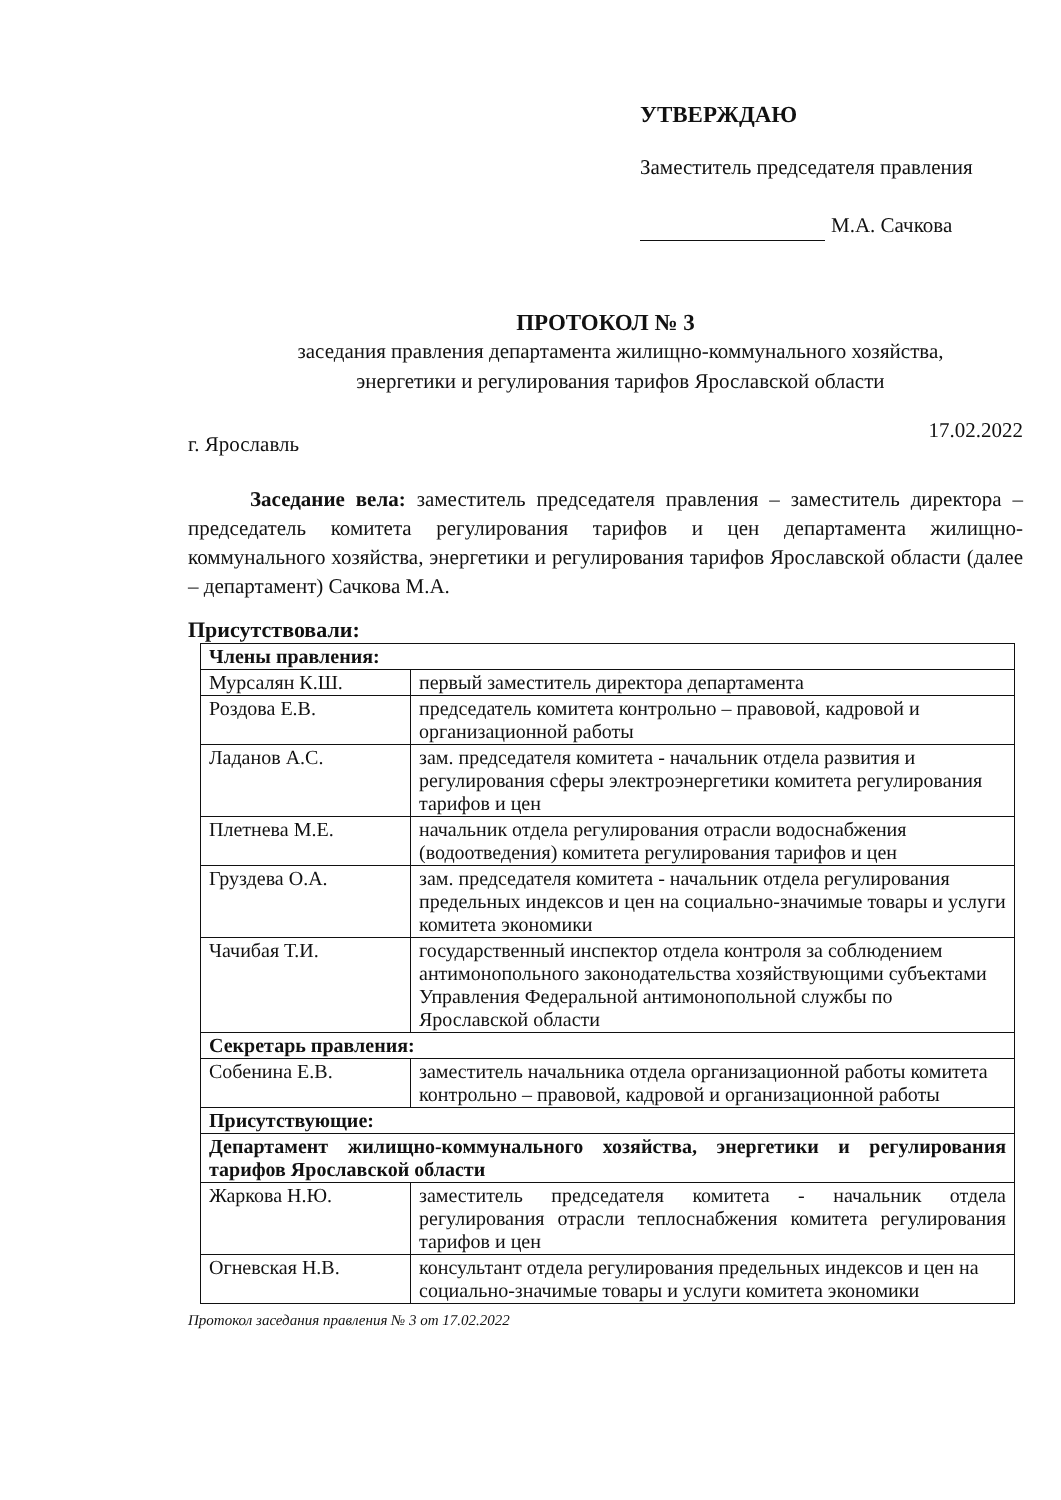УТВЕРЖДАЮ
Заместитель председателя правления
М.А. Сачкова
ПРОТОКОЛ № 3
заседания правления департамента жилищно-коммунального хозяйства,
энергетики и регулирования тарифов Ярославской области
г. Ярославль
17.02.2022
Заседание вела: заместитель председателя правления – заместитель директора – председатель комитета регулирования тарифов и цен департамента жилищно-коммунального хозяйства, энергетики и регулирования тарифов Ярославской области (далее – департамент) Сачкова М.А.
Присутствовали:
| Члены правления: | |
| Мурсалян К.Ш. | первый заместитель директора департамента |
| Роздова Е.В. | председатель комитета контрольно – правовой, кадровой и организационной работы |
| Ладанов А.С. | зам. председателя комитета - начальник отдела развития и регулирования сферы электроэнергетики комитета регулирования тарифов и цен |
| Плетнева М.Е. | начальник отдела регулирования отрасли водоснабжения (водоотведения) комитета регулирования тарифов и цен |
| Груздева О.А. | зам. председателя комитета - начальник отдела регулирования предельных индексов и цен на социально-значимые товары и услуги комитета экономики |
| Чачибая Т.И. | государственный инспектор отдела контроля за соблюдением антимонопольного законодательства хозяйствующими субъектами Управления Федеральной антимонопольной службы по Ярославской области |
| Секретарь правления: | |
| Собенина Е.В. | заместитель начальника отдела организационной работы комитета контрольно – правовой, кадровой и организационной работы |
| Присутствующие: | |
| Департамент жилищно-коммунального хозяйства, энергетики и регулирования тарифов Ярославской области | |
| Жаркова Н.Ю. | заместитель председателя комитета - начальник отдела регулирования отрасли теплоснабжения комитета регулирования тарифов и цен |
| Огневская Н.В. | консультант отдела регулирования предельных индексов и цен на социально-значимые товары и услуги комитета экономики |
Протокол заседания правления № 3 от 17.02.2022